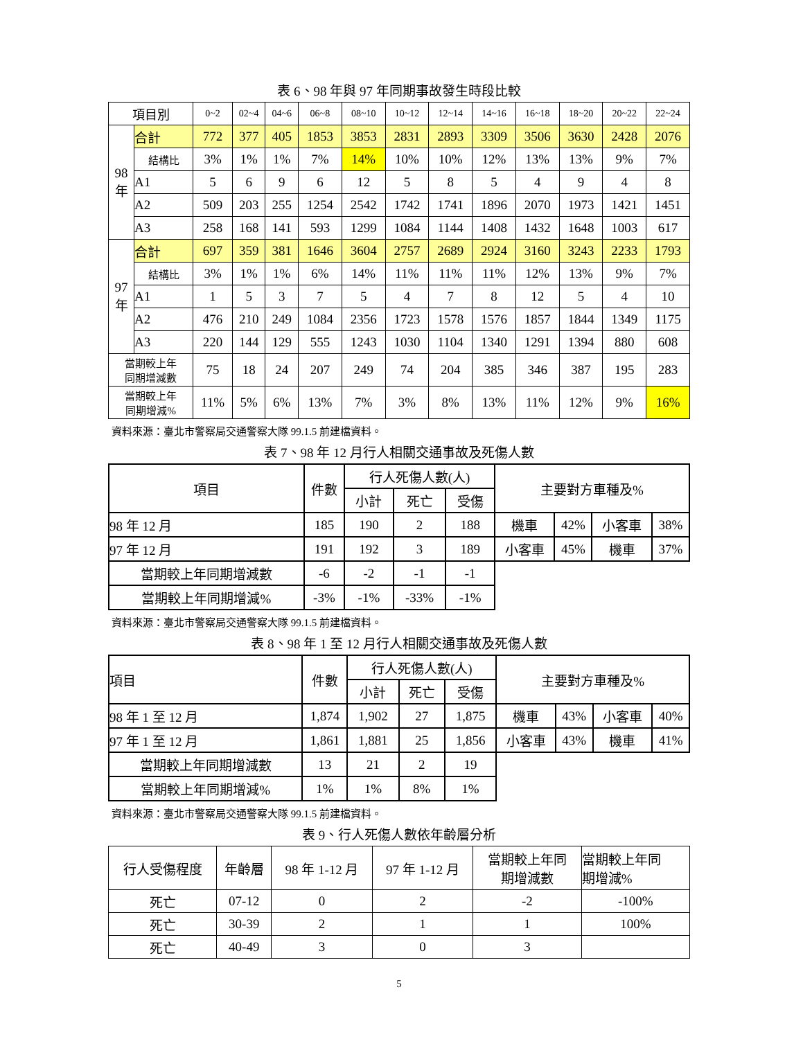表 6、98 年與 97 年同期事故發生時段比較
| 項目別 | | 0~2 | 02~4 | 04~6 | 06~8 | 08~10 | 10~12 | 12~14 | 14~16 | 16~18 | 18~20 | 20~22 | 22~24 |
| --- | --- | --- | --- | --- | --- | --- | --- | --- | --- | --- | --- | --- | --- |
| 98 年 | 合計 | 772 | 377 | 405 | 1853 | 3853 | 2831 | 2893 | 3309 | 3506 | 3630 | 2428 | 2076 |
| | 結構比 | 3% | 1% | 1% | 7% | 14% | 10% | 10% | 12% | 13% | 13% | 9% | 7% |
| | A1 | 5 | 6 | 9 | 6 | 12 | 5 | 8 | 5 | 4 | 9 | 4 | 8 |
| | A2 | 509 | 203 | 255 | 1254 | 2542 | 1742 | 1741 | 1896 | 2070 | 1973 | 1421 | 1451 |
| | A3 | 258 | 168 | 141 | 593 | 1299 | 1084 | 1144 | 1408 | 1432 | 1648 | 1003 | 617 |
| 97 年 | 合計 | 697 | 359 | 381 | 1646 | 3604 | 2757 | 2689 | 2924 | 3160 | 3243 | 2233 | 1793 |
| | 結構比 | 3% | 1% | 1% | 6% | 14% | 11% | 11% | 11% | 12% | 13% | 9% | 7% |
| | A1 | 1 | 5 | 3 | 7 | 5 | 4 | 7 | 8 | 12 | 5 | 4 | 10 |
| | A2 | 476 | 210 | 249 | 1084 | 2356 | 1723 | 1578 | 1576 | 1857 | 1844 | 1349 | 1175 |
| | A3 | 220 | 144 | 129 | 555 | 1243 | 1030 | 1104 | 1340 | 1291 | 1394 | 880 | 608 |
| 當期較上年 同期增減數 | | 75 | 18 | 24 | 207 | 249 | 74 | 204 | 385 | 346 | 387 | 195 | 283 |
| 當期較上年 同期增減% | | 11% | 5% | 6% | 13% | 7% | 3% | 8% | 13% | 11% | 12% | 9% | 16% |
資料來源：臺北市警察局交通警察大隊 99.1.5 前建檔資料。
表 7、98 年 12 月行人相關交通事故及死傷人數
| 項目 | 件數 | 行人死傷人數(人) | | | 主要對方車種及% | | | |
| --- | --- | --- | --- | --- | --- | --- | --- | --- |
| | | 小計 | 死亡 | 受傷 | | | | |
| 98 年 12 月 | 185 | 190 | 2 | 188 | 機車 | 42% | 小客車 | 38% |
| 97 年 12 月 | 191 | 192 | 3 | 189 | 小客車 | 45% | 機車 | 37% |
| 當期較上年同期增減數 | -6 | -2 | -1 | -1 | | | | |
| 當期較上年同期增減% | -3% | -1% | -33% | -1% | | | | |
資料來源：臺北市警察局交通警察大隊 99.1.5 前建檔資料。
表 8、98 年 1 至 12 月行人相關交通事故及死傷人數
| 項目 | 件數 | 行人死傷人數(人) | | | 主要對方車種及% | | | |
| --- | --- | --- | --- | --- | --- | --- | --- | --- |
| | | 小計 | 死亡 | 受傷 | | | | |
| 98 年 1 至 12 月 | 1,874 | 1,902 | 27 | 1,875 | 機車 | 43% | 小客車 | 40% |
| 97 年 1 至 12 月 | 1,861 | 1,881 | 25 | 1,856 | 小客車 | 43% | 機車 | 41% |
| 當期較上年同期增減數 | 13 | 21 | 2 | 19 | | | | |
| 當期較上年同期增減% | 1% | 1% | 8% | 1% | | | | |
資料來源：臺北市警察局交通警察大隊 99.1.5 前建檔資料。
表 9、行人死傷人數依年齡層分析
| 行人受傷程度 | 年齡層 | 98 年 1-12 月 | 97 年 1-12 月 | 當期較上年同 期增減數 | 當期較上年同 期增減% |
| --- | --- | --- | --- | --- | --- |
| 死亡 | 07-12 | 0 | 2 | -2 | -100% |
| 死亡 | 30-39 | 2 | 1 | 1 | 100% |
| 死亡 | 40-49 | 3 | 0 | 3 | |
5